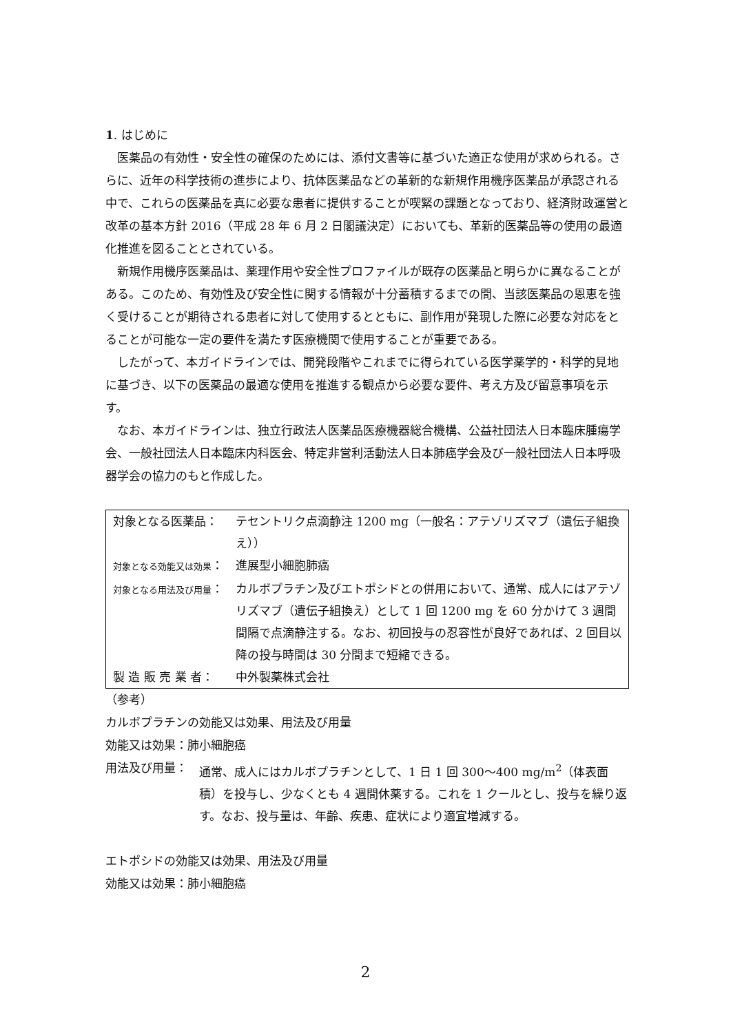1. はじめに
医薬品の有効性・安全性の確保のためには、添付文書等に基づいた適正な使用が求められる。さらに、近年の科学技術の進歩により、抗体医薬品などの革新的な新規作用機序医薬品が承認される中で、これらの医薬品を真に必要な患者に提供することが喫緊の課題となっており、経済財政運営と改革の基本方針 2016（平成 28 年 6 月 2 日閣議決定）においても、革新的医薬品等の使用の最適化推進を図ることとされている。
新規作用機序医薬品は、薬理作用や安全性プロファイルが既存の医薬品と明らかに異なることがある。このため、有効性及び安全性に関する情報が十分蓄積するまでの間、当該医薬品の恩恵を強く受けることが期待される患者に対して使用するとともに、副作用が発現した際に必要な対応をとることが可能な一定の要件を満たす医療機関で使用することが重要である。
したがって、本ガイドラインでは、開発段階やこれまでに得られている医学薬学的・科学的見地に基づき、以下の医薬品の最適な使用を推進する観点から必要な要件、考え方及び留意事項を示す。
なお、本ガイドラインは、独立行政法人医薬品医療機器総合機構、公益社団法人日本臨床腫瘍学会、一般社団法人日本臨床内科医会、特定非営利活動法人日本肺癌学会及び一般社団法人日本呼吸器学会の協力のもと作成した。
| 対象となる医薬品： | テセントリク点滴静注 1200 mg（一般名：アテゾリズマブ（遺伝子組換え）） |
| 対象となる効能又は効果 ： | 進展型小細胞肺癌 |
| 対象となる用法及び用量 ： | カルボプラチン及びエトポシドとの併用において、通常、成人にはアテゾリズマブ（遺伝子組換え）として 1 回 1200 mg を 60 分かけて 3 週間間隔で点滴静注する。なお、初回投与の忍容性が良好であれば、2 回目以降の投与時間は 30 分間まで短縮できる。 |
| 製 造 販 売 業 者： | 中外製薬株式会社 |
（参考）
カルボプラチンの効能又は効果、用法及び用量
効能又は効果：肺小細胞癌
| 用法及び用量： | 通常、成人にはカルボプラチンとして、1 日 1 回 300～400 mg/m<sup>2</sup>（体表面積）を投与し、少なくとも 4 週間休薬する。これを 1 クールとし、投与を繰り返す。なお、投与量は、年齢、疾患、症状により適宜増減する。 |
エトポシドの効能又は効果、用法及び用量
効能又は効果：肺小細胞癌
2